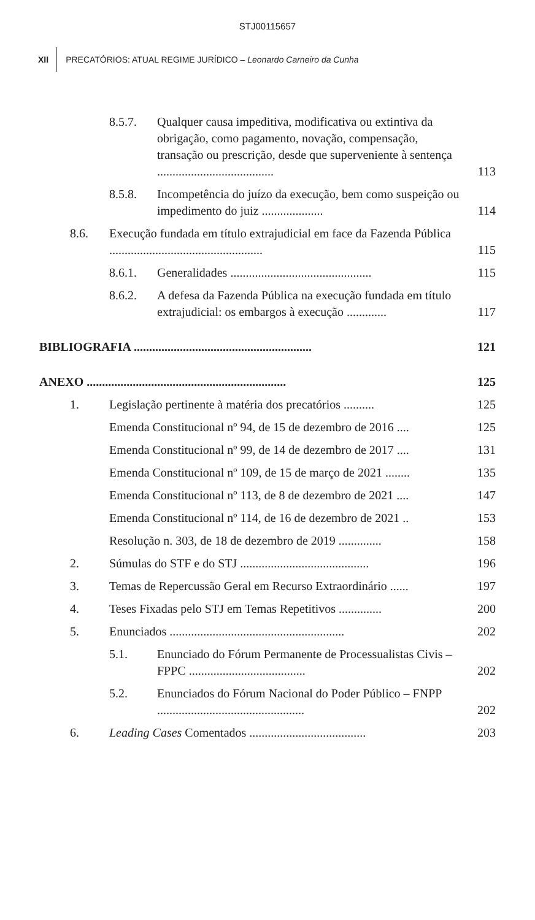STJ00115657
XII PRECATÓRIOS: ATUAL REGIME JURÍDICO – Leonardo Carneiro da Cunha
8.5.7. Qualquer causa impeditiva, modificativa ou extintiva da obrigação, como pagamento, novação, compensação, transação ou prescrição, desde que superveniente à sentença ...................................... 113
8.5.8. Incompetência do juízo da execução, bem como suspeição ou impedimento do juiz .................... 114
8.6. Execução fundada em título extrajudicial em face da Fazenda Pública .................................................. 115
8.6.1. Generalidades .............................................. 115
8.6.2. A defesa da Fazenda Pública na execução fundada em título extrajudicial: os embargos à execução ............. 117
BIBLIOGRAFIA .......................................................... 121
ANEXO ................................................................. 125
1. Legislação pertinente à matéria dos precatórios .......... 125
Emenda Constitucional nº 94, de 15 de dezembro de 2016 .... 125
Emenda Constitucional nº 99, de 14 de dezembro de 2017 .... 131
Emenda Constitucional nº 109, de 15 de março de 2021 ........ 135
Emenda Constitucional nº 113, de 8 de dezembro de 2021 .... 147
Emenda Constitucional nº 114, de 16 de dezembro de 2021 .. 153
Resolução n. 303, de 18 de dezembro de 2019 .............. 158
2. Súmulas do STF e do STJ .......................................... 196
3. Temas de Repercussão Geral em Recurso Extraordinário ...... 197
4. Teses Fixadas pelo STJ em Temas Repetitivos .............. 200
5. Enunciados ......................................................... 202
5.1. Enunciado do Fórum Permanente de Processualistas Civis – FPPC ...................................... 202
5.2. Enunciados do Fórum Nacional do Poder Público – FNPP ................................................ 202
6. Leading Cases Comentados ...................................... 203